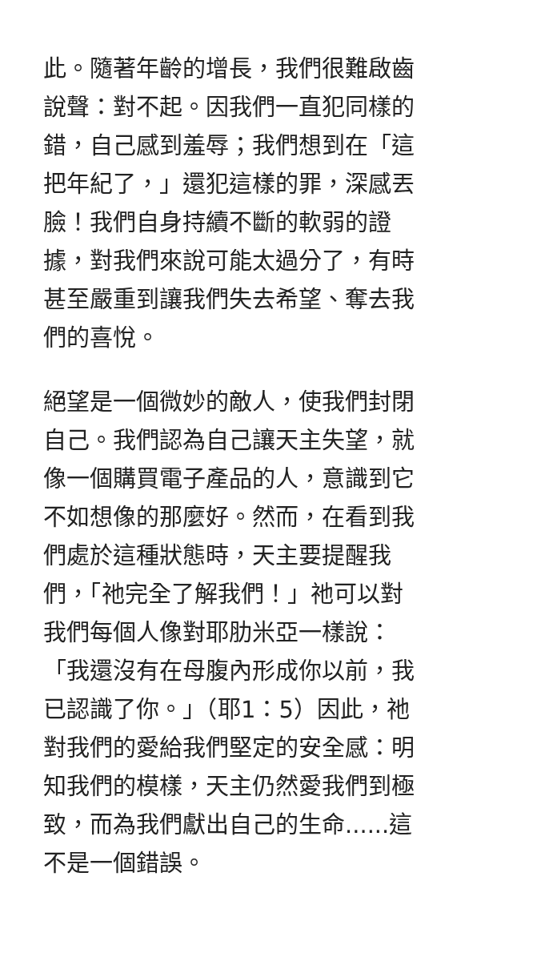此。隨著年齡的增長，我們很難啟齒
說聲：對不起。因我們一直犯同樣的
錯，自己感到羞辱；我們想到在「這
把年紀了，」還犯這樣的罪，深感丟
臉！我們自身持續不斷的軟弱的證
據，對我們來說可能太過分了，有時
甚至嚴重到讓我們失去希望、奪去我
們的喜悅。
絕望是一個微妙的敵人，使我們封閉
自己。我們認為自己讓天主失望，就
像一個購買電子產品的人，意識到它
不如想像的那麼好。然而，在看到我
們處於這種狀態時，天主要提醒我
們，「祂完全了解我們！」祂可以對
我們每個人像對耶肋米亞一樣說：
「我還沒有在母腹內形成你以前，我
已認識了你。」（耶1：5）因此，祂
對我們的愛給我們堅定的安全感：明
知我們的模樣，天主仍然愛我們到極
致，而為我們獻出自己的生命......這
不是一個錯誤。